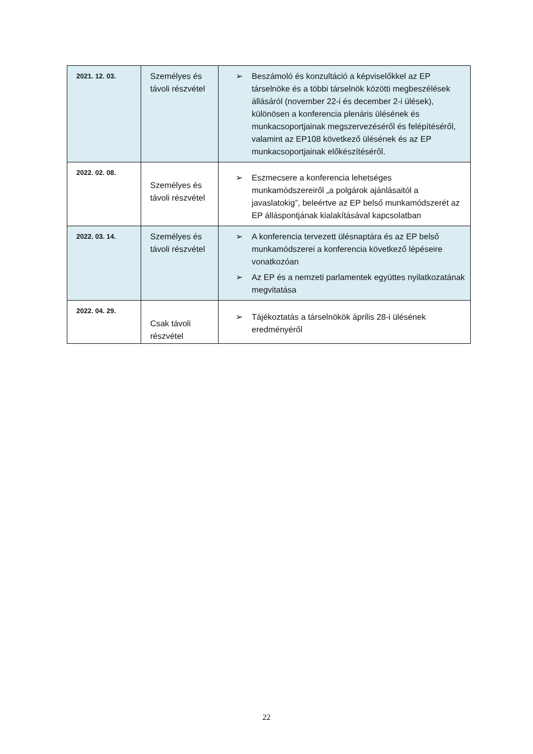| 2021. 12. 03. | Személyes és távoli részvétel | ➢ Beszámoló és konzultáció a képviselőkkel az EP társelnöke és a többi társelnök közötti megbeszélések állásáról (november 22-i és december 2-i ülések), különösen a konferencia plenáris ülésének és munkacsoportjainak megszervezéséről és felépítéséről, valamint az EP108 következő ülésének és az EP munkacsoportjainak előkészítéséről. |
| 2022. 02. 08. | Személyes és távoli részvétel | ➢ Eszmecsere a konferencia lehetséges munkamódszereiről „a polgárok ajánlásaitól a javaslatokig”, beleértve az EP belső munkamódszerét az EP álláspontjának kialakításával kapcsolatban |
| 2022. 03. 14. | Személyes és távoli részvétel | ➢ A konferencia tervezett ülésnaptára és az EP belső munkamódszerei a konferencia következő lépéseire vonatkozóan ➢ Az EP és a nemzeti parlamentek együttes nyilatkozatának megvitatása |
| 2022. 04. 29. | Csak távoli részvétel | ➢ Tájékoztatás a társelnökök április 28-i ülésének eredményéről |
22